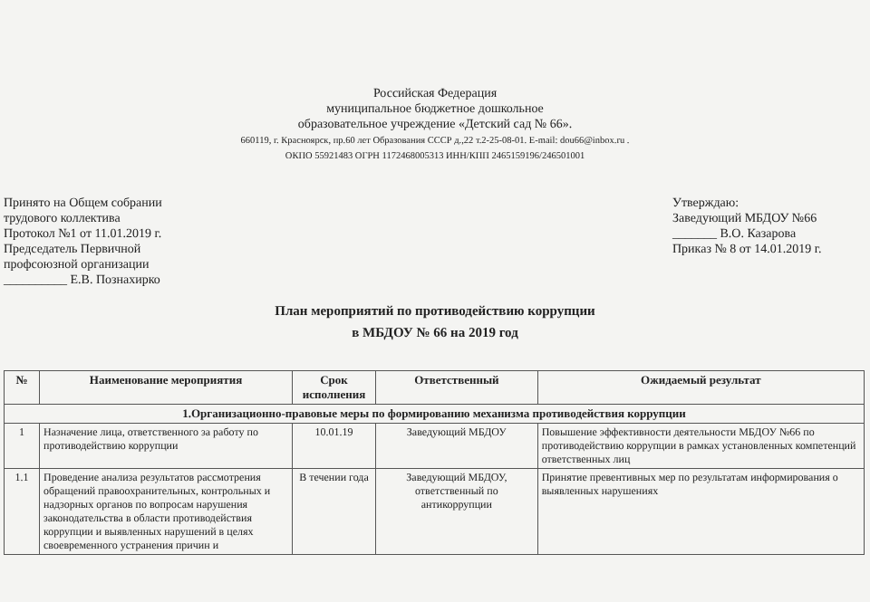Российская Федерация
муниципальное бюджетное дошкольное
образовательное учреждение «Детский сад № 66».
660119, г. Красноярск, пр.60 лет Образования СССР д.,22 т.2-25-08-01. E-mail: dou66@inbox.ru .
ОКПО 55921483 ОГРН 1172468005313 ИНН/КПП 2465159196/246501001
Принято на Общем собрании
трудового коллектива
Протокол №1 от 11.01.2019 г.
Председатель Первичной
профсоюзной организации
__________ Е.В. Познахирко
Утверждаю:
Заведующий МБДОУ №66
_______ В.О. Казарова
Приказ № 8 от 14.01.2019 г.
План мероприятий по противодействию коррупции
в МБДОУ № 66 на 2019 год
| № | Наименование мероприятия | Срок исполнения | Ответственный | Ожидаемый результат |
| --- | --- | --- | --- | --- |
| 1.Организационно-правовые меры по формированию механизма противодействия коррупции | | | | |
| 1 | Назначение лица, ответственного за работу по противодействию коррупции | 10.01.19 | Заведующий МБДОУ | Повышение эффективности деятельности МБДОУ №66 по противодействию коррупции в рамках установленных компетенций ответственных лиц |
| 1.1 | Проведение анализа результатов рассмотрения обращений правоохранительных, контрольных и надзорных органов по вопросам нарушения законодательства в области противодействия коррупции и выявленных нарушений в целях своевременного устранения причин и | В течении года | Заведующий МБДОУ, ответственный по антикоррупции | Принятие превентивных мер по результатам информирования о выявленных нарушениях |